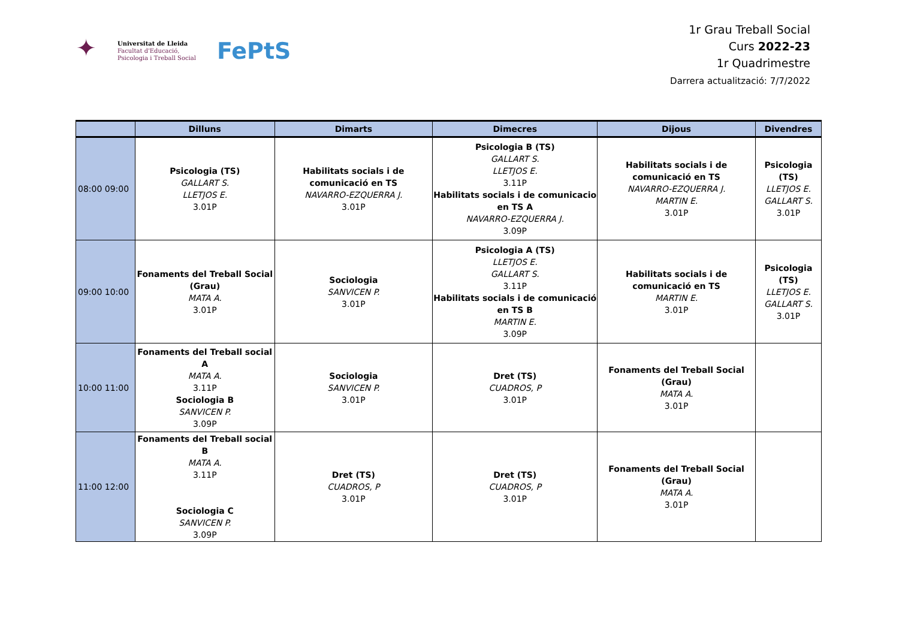✦
Universitat de Lleida
Facultat d'Educació,
Psicologia i Treball Social
FePtS
1r Grau Treball Social
Curs 2022-23
1r Quadrimestre
Darrera actualització: 7/7/2022
| | Dilluns | Dimarts | Dimecres | Dijous | Divendres |
| --- | --- | --- | --- | --- | --- |
| 08:00 09:00 | Psicologia (TS) GALLART S. LLETJOS E. 3.01P | Habilitats socials i de comunicació en TS NAVARRO-EZQUERRA J. 3.01P | Psicologia B (TS) GALLART S. LLETJOS E. 3.11P Habilitats socials i de comunicacio en TS A NAVARRO-EZQUERRA J. 3.09P | Habilitats socials i de comunicació en TS NAVARRO-EZQUERRA J. MARTIN E. 3.01P | Psicologia (TS) LLETJOS E. GALLART S. 3.01P |
| 09:00 10:00 | Fonaments del Treball Social (Grau) MATA A. 3.01P | Sociologia SANVICEN P. 3.01P | Psicologia A (TS) LLETJOS E. GALLART S. 3.11P Habilitats socials i de comunicació en TS B MARTIN E. 3.09P | Habilitats socials i de comunicació en TS MARTIN E. 3.01P | Psicologia (TS) LLETJOS E. GALLART S. 3.01P |
| 10:00 11:00 | Fonaments del Treball social A MATA A. 3.11P Sociologia B SANVICEN P. 3.09P | Sociologia SANVICEN P. 3.01P | Dret (TS) CUADROS, P 3.01P | Fonaments del Treball Social (Grau) MATA A. 3.01P | |
| 11:00 12:00 | Fonaments del Treball social B MATA A. 3.11P Sociologia C SANVICEN P. 3.09P | Dret (TS) CUADROS, P 3.01P | Dret (TS) CUADROS, P 3.01P | Fonaments del Treball Social (Grau) MATA A. 3.01P | |